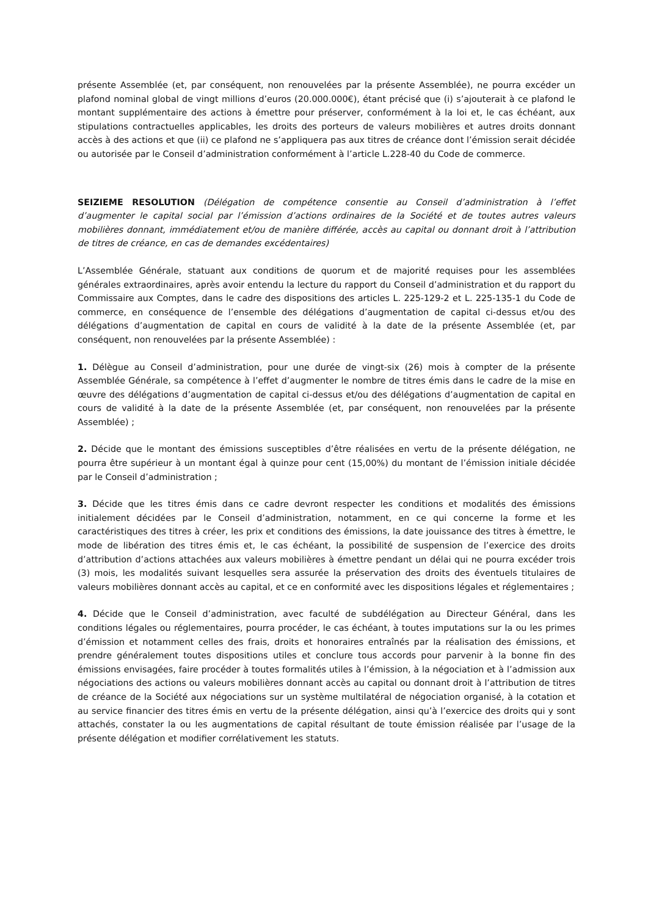présente Assemblée (et, par conséquent, non renouvelées par la présente Assemblée), ne pourra excéder un plafond nominal global de vingt millions d’euros (20.000.000€), étant précisé que (i) s’ajouterait à ce plafond le montant supplémentaire des actions à émettre pour préserver, conformément à la loi et, le cas échéant, aux stipulations contractuelles applicables, les droits des porteurs de valeurs mobilières et autres droits donnant accès à des actions et que (ii) ce plafond ne s’appliquera pas aux titres de créance dont l’émission serait décidée ou autorisée par le Conseil d’administration conformément à l’article L.228-40 du Code de commerce.
SEIZIEME RESOLUTION (Délégation de compétence consentie au Conseil d’administration à l’effet d’augmenter le capital social par l’émission d’actions ordinaires de la Société et de toutes autres valeurs mobilières donnant, immédiatement et/ou de manière différée, accès au capital ou donnant droit à l’attribution de titres de créance, en cas de demandes excédentaires)
L’Assemblée Générale, statuant aux conditions de quorum et de majorité requises pour les assemblées générales extraordinaires, après avoir entendu la lecture du rapport du Conseil d’administration et du rapport du Commissaire aux Comptes, dans le cadre des dispositions des articles L. 225-129-2 et L. 225-135-1 du Code de commerce, en conséquence de l’ensemble des délégations d’augmentation de capital ci-dessus et/ou des délégations d’augmentation de capital en cours de validité à la date de la présente Assemblée (et, par conséquent, non renouvelées par la présente Assemblée) :
1. Délègue au Conseil d’administration, pour une durée de vingt-six (26) mois à compter de la présente Assemblée Générale, sa compétence à l’effet d’augmenter le nombre de titres émis dans le cadre de la mise en œuvre des délégations d’augmentation de capital ci-dessus et/ou des délégations d’augmentation de capital en cours de validité à la date de la présente Assemblée (et, par conséquent, non renouvelées par la présente Assemblée) ;
2. Décide que le montant des émissions susceptibles d’être réalisées en vertu de la présente délégation, ne pourra être supérieur à un montant égal à quinze pour cent (15,00%) du montant de l’émission initiale décidée par le Conseil d’administration ;
3. Décide que les titres émis dans ce cadre devront respecter les conditions et modalités des émissions initialement décidées par le Conseil d’administration, notamment, en ce qui concerne la forme et les caractéristiques des titres à créer, les prix et conditions des émissions, la date jouissance des titres à émettre, le mode de libération des titres émis et, le cas échéant, la possibilité de suspension de l’exercice des droits d’attribution d’actions attachées aux valeurs mobilières à émettre pendant un délai qui ne pourra excéder trois (3) mois, les modalités suivant lesquelles sera assurée la préservation des droits des éventuels titulaires de valeurs mobilières donnant accès au capital, et ce en conformité avec les dispositions légales et réglementaires ;
4. Décide que le Conseil d’administration, avec faculté de subdélégation au Directeur Général, dans les conditions légales ou réglementaires, pourra procéder, le cas échéant, à toutes imputations sur la ou les primes d’émission et notamment celles des frais, droits et honoraires entraînés par la réalisation des émissions, et prendre généralement toutes dispositions utiles et conclure tous accords pour parvenir à la bonne fin des émissions envisagées, faire procéder à toutes formalités utiles à l’émission, à la négociation et à l’admission aux négociations des actions ou valeurs mobilières donnant accès au capital ou donnant droit à l’attribution de titres de créance de la Société aux négociations sur un système multilatéral de négociation organisé, à la cotation et au service financier des titres émis en vertu de la présente délégation, ainsi qu’à l’exercice des droits qui y sont attachés, constater la ou les augmentations de capital résultant de toute émission réalisée par l’usage de la présente délégation et modifier corrélativement les statuts.